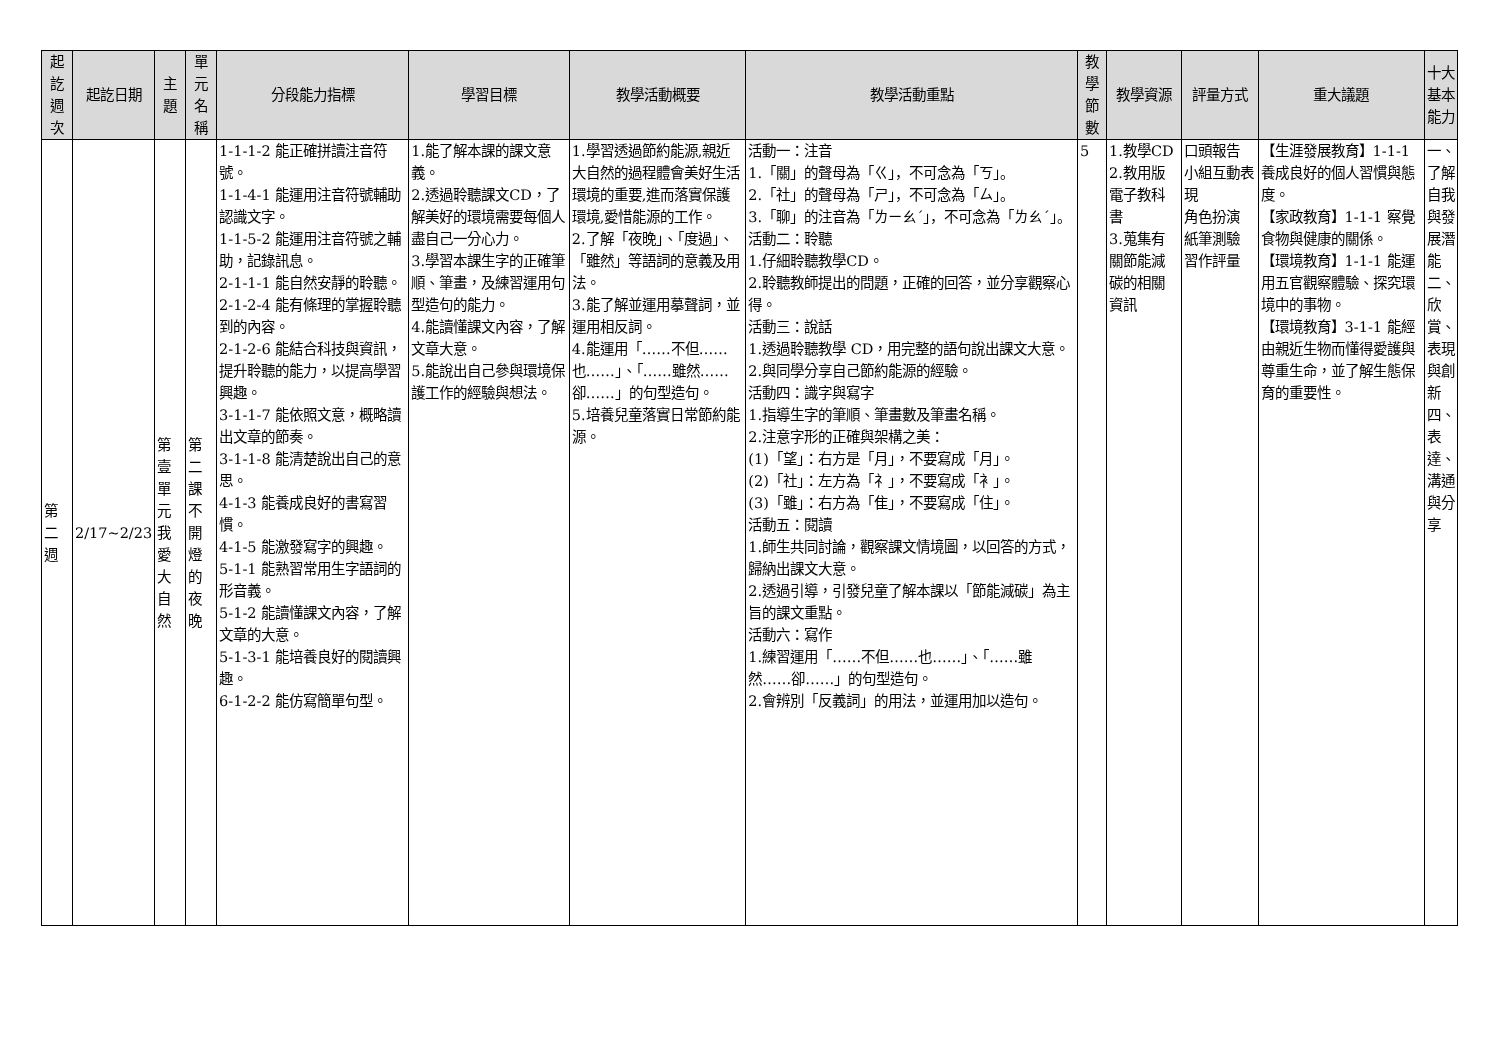| 起訖週次 | 起訖日期 | 主題 | 單元名稱 | 分段能力指標 | 學習目標 | 教學活動概要 | 教學活動重點 | 教學節數 | 教學資源 | 評量方式 | 重大議題 | 十大基本能力 |
| --- | --- | --- | --- | --- | --- | --- | --- | --- | --- | --- | --- | --- |
| 第二週 | 2/17~2/23 | 第壹單元我愛大自然 | 第二課不開燈的夜晚 | 1-1-1-2 能正確拼讀注音符號。 1-1-4-1 能運用注音符號輔助認識文字。 1-1-5-2 能運用注音符號之輔助，記錄訊息。 2-1-1-1 能自然安靜的聆聽。 2-1-2-4 能有條理的掌握聆聽到的內容。 2-1-2-6 能結合科技與資訊，提升聆聽的能力，以提高學習興趣。 3-1-1-7 能依照文意，概略讀出文章的節奏。 3-1-1-8 能清楚說出自己的意思。 4-1-3 能養成良好的書寫習慣。 4-1-5 能激發寫字的興趣。 5-1-1 能熟習常用生字語詞的形音義。 5-1-2 能讀懂課文內容，了解文章的大意。 5-1-3-1 能培養良好的閱讀興趣。 6-1-2-2 能仿寫簡單句型。 | 1.能了解本課的課文意義。 2.透過聆聽課文CD，了解美好的環境需要每個人盡自己一分心力。 3.學習本課生字的正確筆順、筆畫，及練習運用句型造句的能力。 4.能讀懂課文內容，了解文章大意。 5.能說出自己參與環境保護工作的經驗與想法。 | 1.學習透過節約能源,親近大自然的過程體會美好生活環境的重要,進而落實保護環境,愛惜能源的工作。 2.了解「夜晚」、「度過」、「雖然」等語詞的意義及用法。 3.能了解並運用摹聲詞，並運用相反詞。 4.能運用「……不但……也……」、「……雖然……卻……」的句型造句。 5.培養兒童落實日常節約能源。 | 活動一：注音 1.「關」的聲母為「ㄍ」，不可念為「ㄎ」。 2.「社」的聲母為「ㄕ」，不可念為「ㄙ」。 3.「聊」的注音為「ㄌㄧㄠˊ」，不可念為「ㄌㄠˊ」。 活動二：聆聽 1.仔細聆聽教學CD。 2.聆聽教師提出的問題，正確的回答，並分享觀察心得。 活動三：說話 1.透過聆聽教學 CD，用完整的語句說出課文大意。 2.與同學分享自己節約能源的經驗。 活動四：識字與寫字 1.指導生字的筆順、筆畫數及筆畫名稱。 2.注意字形的正確與架構之美： (1)「望」：右方是「月」，不要寫成「月」。 (2)「社」：左方為「礻」，不要寫成「衤」。 (3)「雖」：右方為「隹」，不要寫成「住」。 活動五：閱讀 1.師生共同討論，觀察課文情境圖，以回答的方式，歸納出課文大意。 2.透過引導，引發兒童了解本課以「節能減碳」為主旨的課文重點。 活動六：寫作 1.練習運用「……不但……也……」、「……雖然……卻……」的句型造句。 2.會辨別「反義詞」的用法，並運用加以造句。 | 5 | 1.教學CD 2.教用版電子教科書 3.蒐集有關節能減碳的相關資訊 | 口頭報告 小組互動表現 角色扮演 紙筆測驗 習作評量 | 【生涯發展教育】1-1-1 養成良好的個人習慣與態度。 【家政教育】1-1-1 察覺食物與健康的關係。 【環境教育】1-1-1 能運用五官觀察體驗、探究環境中的事物。 【環境教育】3-1-1 能經由親近生物而懂得愛護與尊重生命，並了解生態保育的重要性。 | 一、了解自我與發展潛能 二、欣賞、表現與創新 四、表達、溝通與分享 |